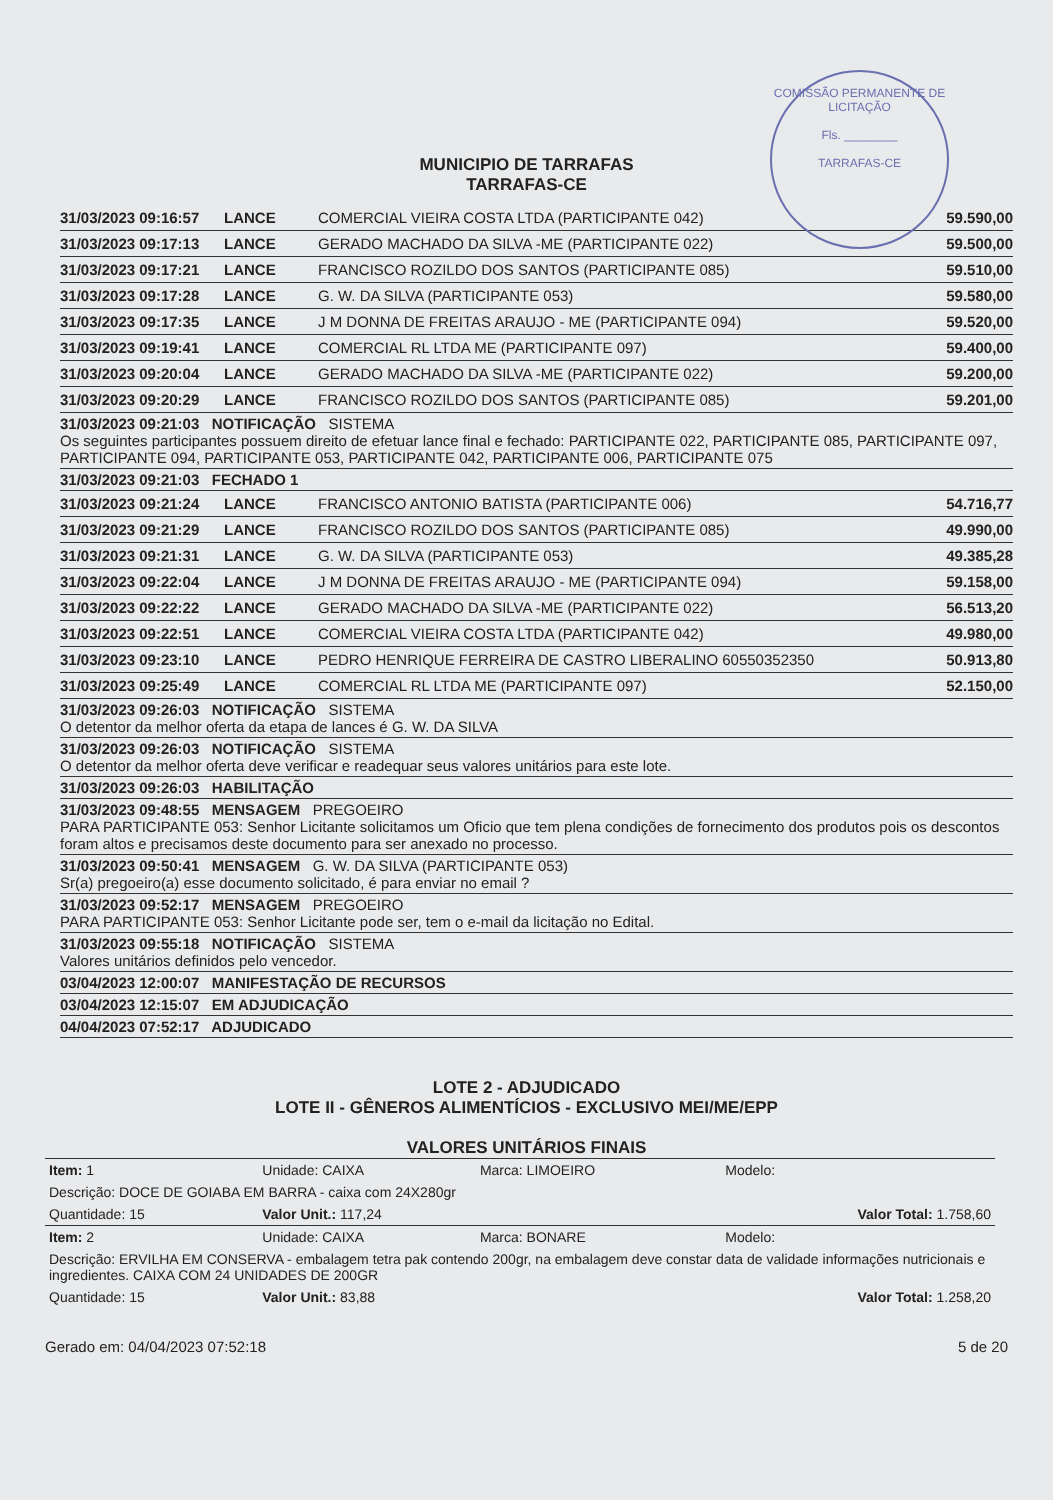COMISSÃO PERMANENTE DE LICITAÇÃO
Fls. ________
TARRAFAS-CE
MUNICIPIO DE TARRAFAS
TARRAFAS-CE
31/03/2023 09:16:57 LANCE COMERCIAL VIEIRA COSTA LTDA (PARTICIPANTE 042) 59.590,00
31/03/2023 09:17:13 LANCE GERADO MACHADO DA SILVA -ME (PARTICIPANTE 022) 59.500,00
31/03/2023 09:17:21 LANCE FRANCISCO ROZILDO DOS SANTOS (PARTICIPANTE 085) 59.510,00
31/03/2023 09:17:28 LANCE G. W. DA SILVA (PARTICIPANTE 053) 59.580,00
31/03/2023 09:17:35 LANCE J M DONNA DE FREITAS ARAUJO - ME (PARTICIPANTE 094) 59.520,00
31/03/2023 09:19:41 LANCE COMERCIAL RL LTDA ME (PARTICIPANTE 097) 59.400,00
31/03/2023 09:20:04 LANCE GERADO MACHADO DA SILVA -ME (PARTICIPANTE 022) 59.200,00
31/03/2023 09:20:29 LANCE FRANCISCO ROZILDO DOS SANTOS (PARTICIPANTE 085) 59.201,00
31/03/2023 09:21:03 NOTIFICAÇÃO SISTEMA
Os seguintes participantes possuem direito de efetuar lance final e fechado: PARTICIPANTE 022, PARTICIPANTE 085, PARTICIPANTE 097, PARTICIPANTE 094, PARTICIPANTE 053, PARTICIPANTE 042, PARTICIPANTE 006, PARTICIPANTE 075
31/03/2023 09:21:03 FECHADO 1
31/03/2023 09:21:24 LANCE FRANCISCO ANTONIO BATISTA (PARTICIPANTE 006) 54.716,77
31/03/2023 09:21:29 LANCE FRANCISCO ROZILDO DOS SANTOS (PARTICIPANTE 085) 49.990,00
31/03/2023 09:21:31 LANCE G. W. DA SILVA (PARTICIPANTE 053) 49.385,28
31/03/2023 09:22:04 LANCE J M DONNA DE FREITAS ARAUJO - ME (PARTICIPANTE 094) 59.158,00
31/03/2023 09:22:22 LANCE GERADO MACHADO DA SILVA -ME (PARTICIPANTE 022) 56.513,20
31/03/2023 09:22:51 LANCE COMERCIAL VIEIRA COSTA LTDA (PARTICIPANTE 042) 49.980,00
31/03/2023 09:23:10 LANCE PEDRO HENRIQUE FERREIRA DE CASTRO LIBERALINO 60550352350 50.913,80
31/03/2023 09:25:49 LANCE COMERCIAL RL LTDA ME (PARTICIPANTE 097) 52.150,00
31/03/2023 09:26:03 NOTIFICAÇÃO SISTEMA
O detentor da melhor oferta da etapa de lances é G. W. DA SILVA
31/03/2023 09:26:03 NOTIFICAÇÃO SISTEMA
O detentor da melhor oferta deve verificar e readequar seus valores unitários para este lote.
31/03/2023 09:26:03 HABILITAÇÃO
31/03/2023 09:48:55 MENSAGEM PREGOEIRO
PARA PARTICIPANTE 053: Senhor Licitante solicitamos um Oficio que tem plena condições de fornecimento dos produtos pois os descontos foram altos e precisamos deste documento para ser anexado no processo.
31/03/2023 09:50:41 MENSAGEM G. W. DA SILVA (PARTICIPANTE 053)
Sr(a) pregoeiro(a) esse documento solicitado, é para enviar no email ?
31/03/2023 09:52:17 MENSAGEM PREGOEIRO
PARA PARTICIPANTE 053: Senhor Licitante pode ser, tem o e-mail da licitação no Edital.
31/03/2023 09:55:18 NOTIFICAÇÃO SISTEMA
Valores unitários definidos pelo vencedor.
03/04/2023 12:00:07 MANIFESTAÇÃO DE RECURSOS
03/04/2023 12:15:07 EM ADJUDICAÇÃO
04/04/2023 07:52:17 ADJUDICADO
LOTE 2 - ADJUDICADO
LOTE II - GÊNEROS ALIMENTÍCIOS - EXCLUSIVO MEI/ME/EPP
VALORES UNITÁRIOS FINAIS
| Item: 1 | Unidade: CAIXA | Marca: LIMOEIRO | Modelo: |
| Descrição: DOCE DE GOIABA EM BARRA - caixa com 24X280gr | | | |
| Quantidade: 15 | Valor Unit.: 117,24 | | Valor Total: 1.758,60 |
| Item: 2 | Unidade: CAIXA | Marca: BONARE | Modelo: |
| Descrição: ERVILHA EM CONSERVA - embalagem tetra pak contendo 200gr, na embalagem deve constar data de validade informações nutricionais e ingredientes. CAIXA COM 24 UNIDADES DE 200GR | | | |
| Quantidade: 15 | Valor Unit.: 83,88 | | Valor Total: 1.258,20 |
Gerado em: 04/04/2023 07:52:18 5 de 20